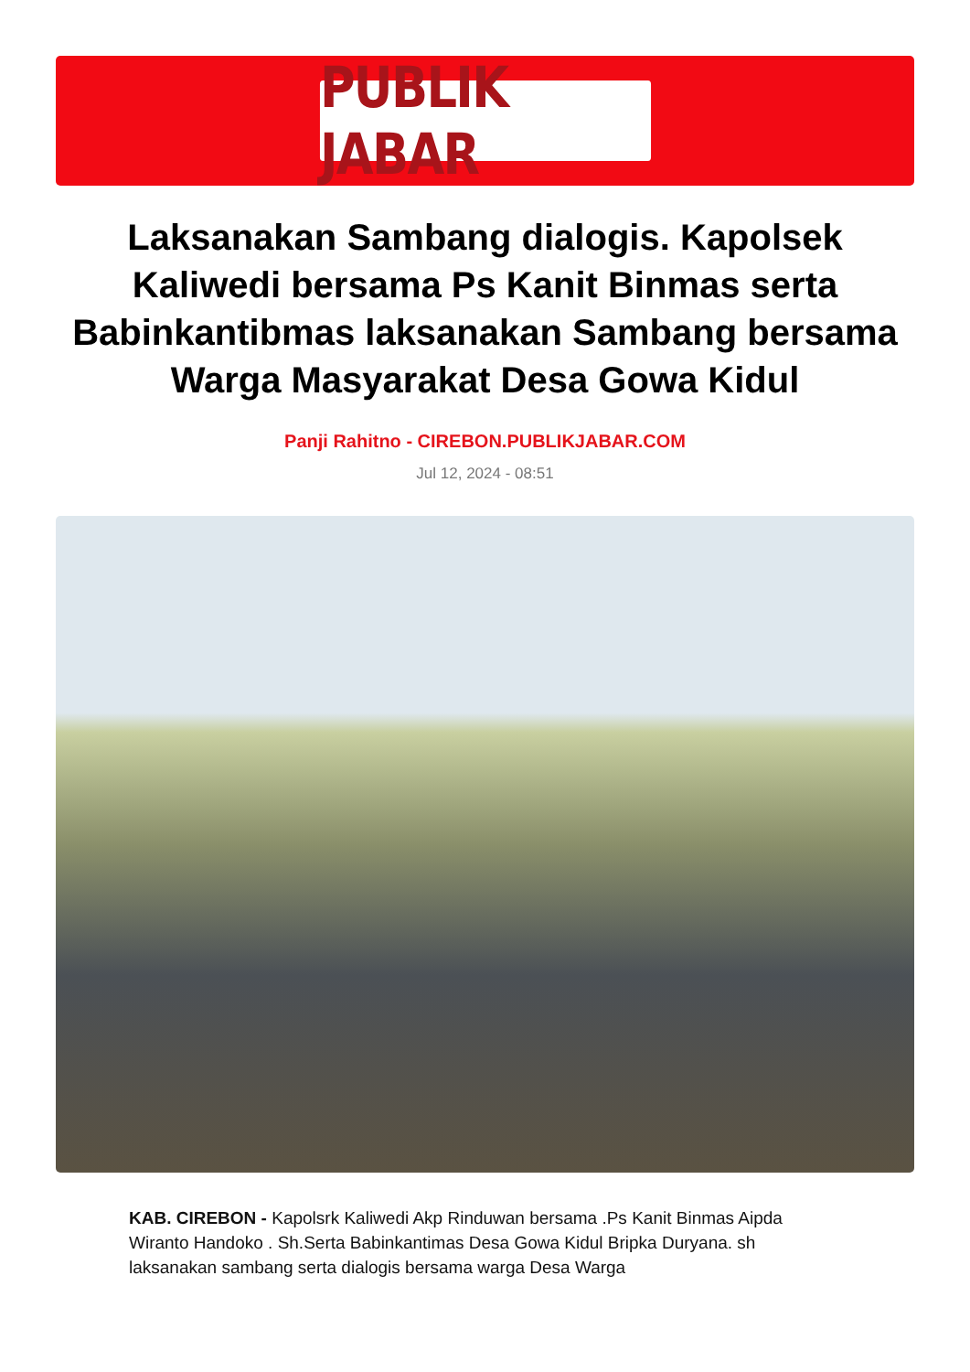PUBLIK JABAR
Laksanakan Sambang dialogis. Kapolsek Kaliwedi bersama Ps Kanit Binmas serta Babinkantibmas laksanakan Sambang bersama Warga Masyarakat Desa Gowa Kidul
Panji Rahitno - CIREBON.PUBLIKJABAR.COM
Jul 12, 2024 - 08:51
KAB. CIREBON - Kapolsrk Kaliwedi Akp Rinduwan bersama .Ps Kanit Binmas Aipda Wiranto Handoko . Sh.Serta Babinkantimas Desa Gowa Kidul Bripka Duryana. sh laksanakan sambang serta dialogis bersama warga Desa Warga